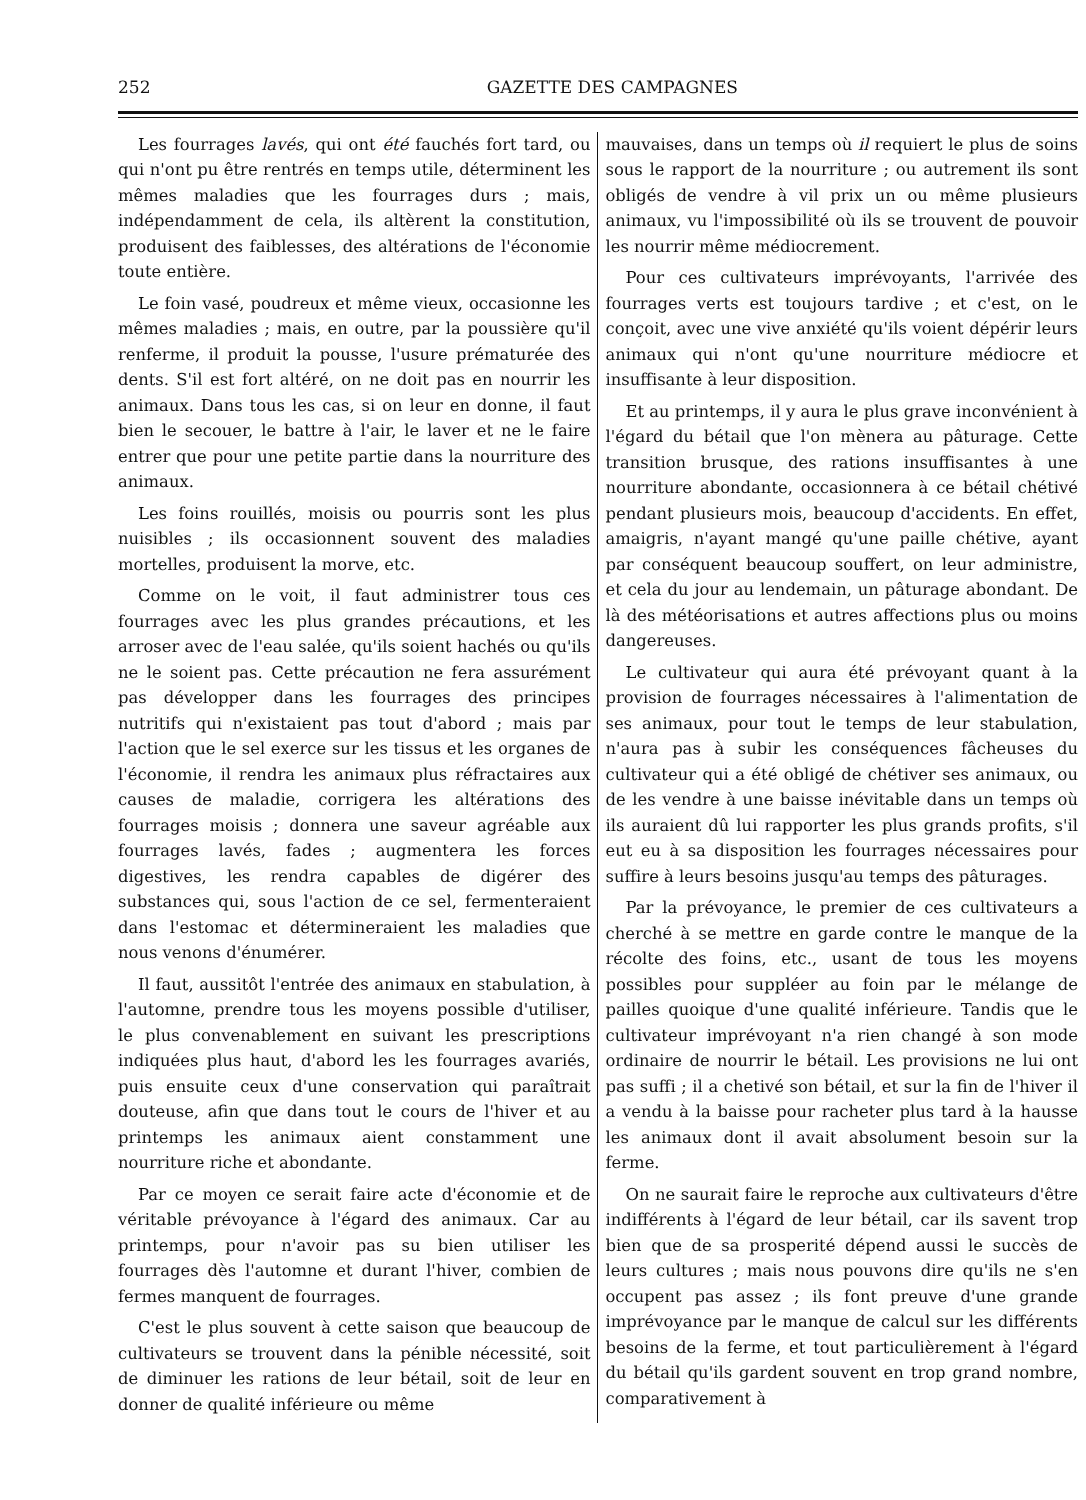252 GAZETTE DES CAMPAGNES
Les fourrages lavés, qui ont été fauchés fort tard, ou qui n'ont pu être rentrés en temps utile, déterminent les mêmes maladies que les fourrages durs ; mais, indépendamment de cela, ils altèrent la constitution, produisent des faiblesses, des altérations de l'économie toute entière.
Le foin vasé, poudreux et même vieux, occasionne les mêmes maladies ; mais, en outre, par la poussière qu'il renferme, il produit la pousse, l'usure prématurée des dents. S'il est fort altéré, on ne doit pas en nourrir les animaux. Dans tous les cas, si on leur en donne, il faut bien le secouer, le battre à l'air, le laver et ne le faire entrer que pour une petite partie dans la nourriture des animaux.
Les foins rouillés, moisis ou pourris sont les plus nuisibles ; ils occasionnent souvent des maladies mortelles, produisent la morve, etc.
Comme on le voit, il faut administrer tous ces fourrages avec les plus grandes précautions, et les arroser avec de l'eau salée, qu'ils soient hachés ou qu'ils ne le soient pas. Cette précaution ne fera assurément pas développer dans les fourrages des principes nutritifs qui n'existaient pas tout d'abord ; mais par l'action que le sel exerce sur les tissus et les organes de l'économie, il rendra les animaux plus réfractaires aux causes de maladie, corrigera les altérations des fourrages moisis ; donnera une saveur agréable aux fourrages lavés, fades ; augmentera les forces digestives, les rendra capables de digérer des substances qui, sous l'action de ce sel, fermenteraient dans l'estomac et détermineraient les maladies que nous venons d'énumérer.
Il faut, aussitôt l'entrée des animaux en stabulation, à l'automne, prendre tous les moyens possible d'utiliser, le plus convenablement en suivant les prescriptions indiquées plus haut, d'abord les les fourrages avariés, puis ensuite ceux d'une conservation qui paraîtrait douteuse, afin que dans tout le cours de l'hiver et au printemps les animaux aient constamment une nourriture riche et abondante.
Par ce moyen ce serait faire acte d'économie et de véritable prévoyance à l'égard des animaux. Car au printemps, pour n'avoir pas su bien utiliser les fourrages dès l'automne et durant l'hiver, combien de fermes manquent de fourrages.
C'est le plus souvent à cette saison que beaucoup de cultivateurs se trouvent dans la pénible nécessité, soit de diminuer les rations de leur bétail, soit de leur en donner de qualité inférieure ou même
mauvaises, dans un temps où il requiert le plus de soins sous le rapport de la nourriture ; ou autrement ils sont obligés de vendre à vil prix un ou même plusieurs animaux, vu l'impossibilité où ils se trouvent de pouvoir les nourrir même médiocrement.
Pour ces cultivateurs imprévoyants, l'arrivée des fourrages verts est toujours tardive ; et c'est, on le conçoit, avec une vive anxiété qu'ils voient dépérir leurs animaux qui n'ont qu'une nourriture médiocre et insuffisante à leur disposition.
Et au printemps, il y aura le plus grave inconvénient à l'égard du bétail que l'on mènera au pâturage. Cette transition brusque, des rations insuffisantes à une nourriture abondante, occasionnera à ce bétail chétivé pendant plusieurs mois, beaucoup d'accidents. En effet, amaigris, n'ayant mangé qu'une paille chétive, ayant par conséquent beaucoup souffert, on leur administre, et cela du jour au lendemain, un pâturage abondant. De là des météorisations et autres affections plus ou moins dangereuses.
Le cultivateur qui aura été prévoyant quant à la provision de fourrages nécessaires à l'alimentation de ses animaux, pour tout le temps de leur stabulation, n'aura pas à subir les conséquences fâcheuses du cultivateur qui a été obligé de chétiver ses animaux, ou de les vendre à une baisse inévitable dans un temps où ils auraient dû lui rapporter les plus grands profits, s'il eut eu à sa disposition les fourrages nécessaires pour suffire à leurs besoins jusqu'au temps des pâturages.
Par la prévoyance, le premier de ces cultivateurs a cherché à se mettre en garde contre le manque de la récolte des foins, etc., usant de tous les moyens possibles pour suppléer au foin par le mélange de pailles quoique d'une qualité inférieure. Tandis que le cultivateur imprévoyant n'a rien changé à son mode ordinaire de nourrir le bétail. Les provisions ne lui ont pas suffi ; il a chetivé son bétail, et sur la fin de l'hiver il a vendu à la baisse pour racheter plus tard à la hausse les animaux dont il avait absolument besoin sur la ferme.
On ne saurait faire le reproche aux cultivateurs d'être indifférents à l'égard de leur bétail, car ils savent trop bien que de sa prosperité dépend aussi le succès de leurs cultures ; mais nous pouvons dire qu'ils ne s'en occupent pas assez ; ils font preuve d'une grande imprévoyance par le manque de calcul sur les différents besoins de la ferme, et tout particulièrement à l'égard du bétail qu'ils gardent souvent en trop grand nombre, comparativement à